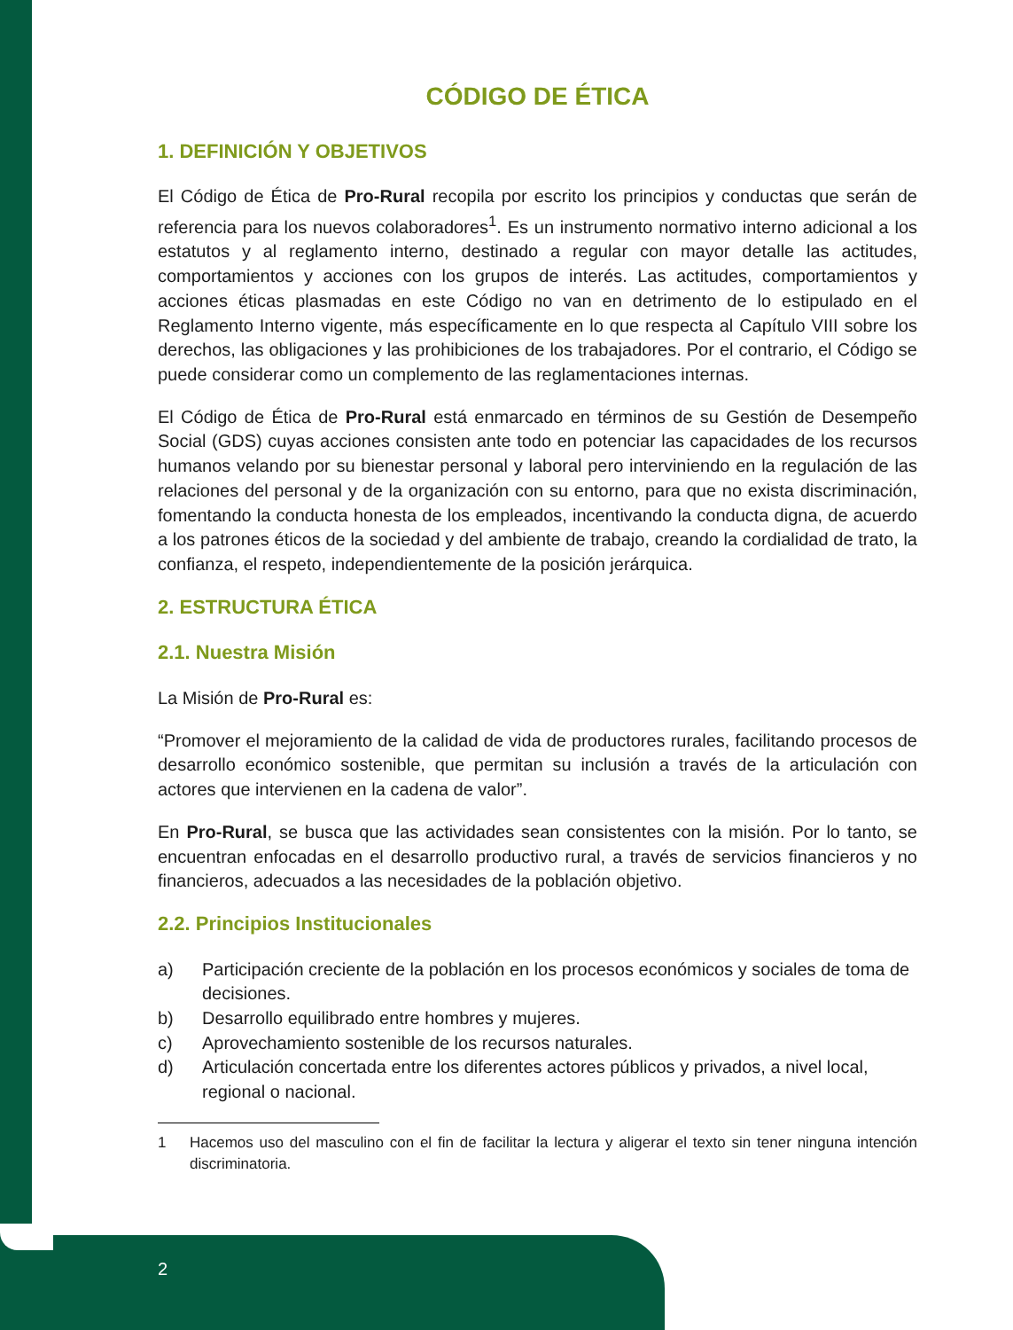CÓDIGO DE ÉTICA
1. DEFINICIÓN Y OBJETIVOS
El Código de Ética de Pro-Rural recopila por escrito los principios y conductas que serán de referencia para los nuevos colaboradores<sup>1</sup>. Es un instrumento normativo interno adicional a los estatutos y al reglamento interno, destinado a regular con mayor detalle las actitudes, comportamientos y acciones con los grupos de interés. Las actitudes, comportamientos y acciones éticas plasmadas en este Código no van en detrimento de lo estipulado en el Reglamento Interno vigente, más específicamente en lo que respecta al Capítulo VIII sobre los derechos, las obligaciones y las prohibiciones de los trabajadores. Por el contrario, el Código se puede considerar como un complemento de las reglamentaciones internas.
El Código de Ética de Pro-Rural está enmarcado en términos de su Gestión de Desempeño Social (GDS) cuyas acciones consisten ante todo en potenciar las capacidades de los recursos humanos velando por su bienestar personal y laboral pero interviniendo en la regulación de las relaciones del personal y de la organización con su entorno, para que no exista discriminación, fomentando la conducta honesta de los empleados, incentivando la conducta digna, de acuerdo a los patrones éticos de la sociedad y del ambiente de trabajo, creando la cordialidad de trato, la confianza, el respeto, independientemente de la posición jerárquica.
2. ESTRUCTURA ÉTICA
2.1. Nuestra Misión
La Misión de Pro-Rural es:
“Promover el mejoramiento de la calidad de vida de productores rurales, facilitando procesos de desarrollo económico sostenible, que permitan su inclusión a través de la articulación con actores que intervienen en la cadena de valor”.
En Pro-Rural, se busca que las actividades sean consistentes con la misión. Por lo tanto, se encuentran enfocadas en el desarrollo productivo rural, a través de servicios financieros y no financieros, adecuados a las necesidades de la población objetivo.
2.2. Principios Institucionales
a) Participación creciente de la población en los procesos económicos y sociales de toma de decisiones.
b) Desarrollo equilibrado entre hombres y mujeres.
c) Aprovechamiento sostenible de los recursos naturales.
d) Articulación concertada entre los diferentes actores públicos y privados, a nivel local, regional o nacional.
1 Hacemos uso del masculino con el fin de facilitar la lectura y aligerar el texto sin tener ninguna intención discriminatoria.
2